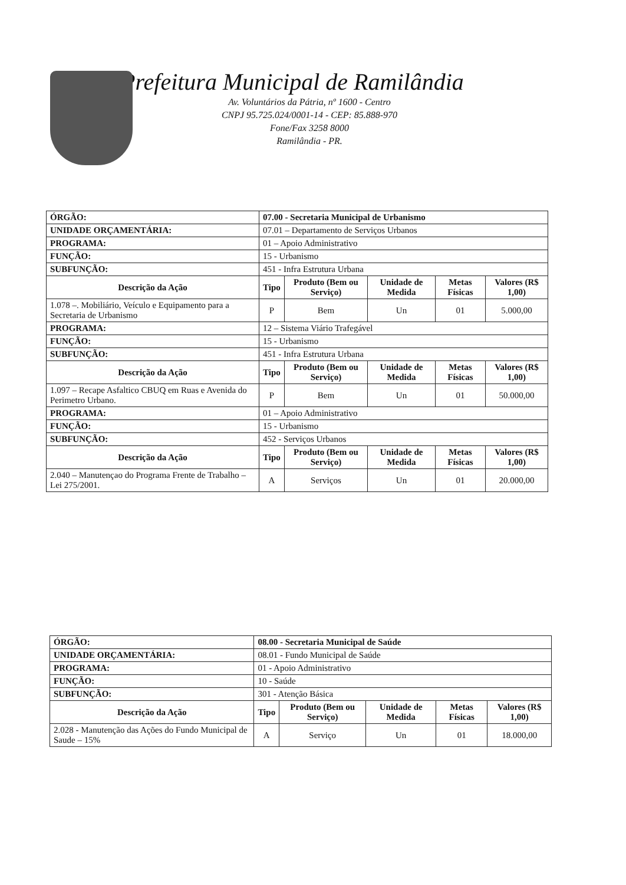Prefeitura Municipal de Ramilândia
Av. Voluntários da Pátria, nº 1600 - Centro
CNPJ 95.725.024/0001-14 - CEP: 85.888-970
Fone/Fax 3258 8000
Ramilândia - PR.
| ÓRGÃO: | | 07.00 - Secretaria Municipal de Urbanismo | | | | |
| UNIDADE ORÇAMENTÁRIA: | | 07.01 – Departamento de Serviços Urbanos | | | | |
| PROGRAMA: | 01 – Apoio Administrativo | | | | | |
| FUNÇÃO: | 15 - Urbanismo | | | | | |
| SUBFUNÇÃO: | 451 - Infra Estrutura Urbana | | | | | |
| Descrição da Ação | | Tipo | Produto (Bem ou Serviço) | Unidade de Medida | Metas Físicas | Valores (R$ 1,00) |
| 1.078 –. Mobiliário, Veículo e Equipamento para a Secretaria de Urbanismo | | P | Bem | Un | 01 | 5.000,00 |
| PROGRAMA: | 12 – Sistema Viário Trafegável | | | | | |
| FUNÇÃO: | 15 - Urbanismo | | | | | |
| SUBFUNÇÃO: | 451 - Infra Estrutura Urbana | | | | | |
| Descrição da Ação | | Tipo | Produto (Bem ou Serviço) | Unidade de Medida | Metas Físicas | Valores (R$ 1,00) |
| 1.097 – Recape Asfaltico CBUQ em Ruas e Avenida do Perimetro Urbano. | | P | Bem | Un | 01 | 50.000,00 |
| PROGRAMA: | 01 – Apoio Administrativo | | | | | |
| FUNÇÃO: | 15 - Urbanismo | | | | | |
| SUBFUNÇÃO: | 452 - Serviços Urbanos | | | | | |
| Descrição da Ação | | Tipo | Produto (Bem ou Serviço) | Unidade de Medida | Metas Físicas | Valores (R$ 1,00) |
| 2.040 – Manutençao do Programa Frente de Trabalho – Lei 275/2001. | | A | Serviços | Un | 01 | 20.000,00 |
| ÓRGÃO: | 08.00 - Secretaria Municipal de Saúde | | | | | |
| UNIDADE ORÇAMENTÁRIA: | | 08.01 - Fundo Municipal de Saúde | | | | |
| PROGRAMA: | 01 - Apoio Administrativo | | | | | |
| FUNÇÃO: | 10 - Saúde | | | | | |
| SUBFUNÇÃO: | 301 - Atenção Básica | | | | | |
| Descrição da Ação | | Tipo | Produto (Bem ou Serviço) | Unidade de Medida | Metas Físicas | Valores (R$ 1,00) |
| 2.028 - Manutenção das Ações do Fundo Municipal de Saude – 15% | | A | Serviço | Un | 01 | 18.000,00 |